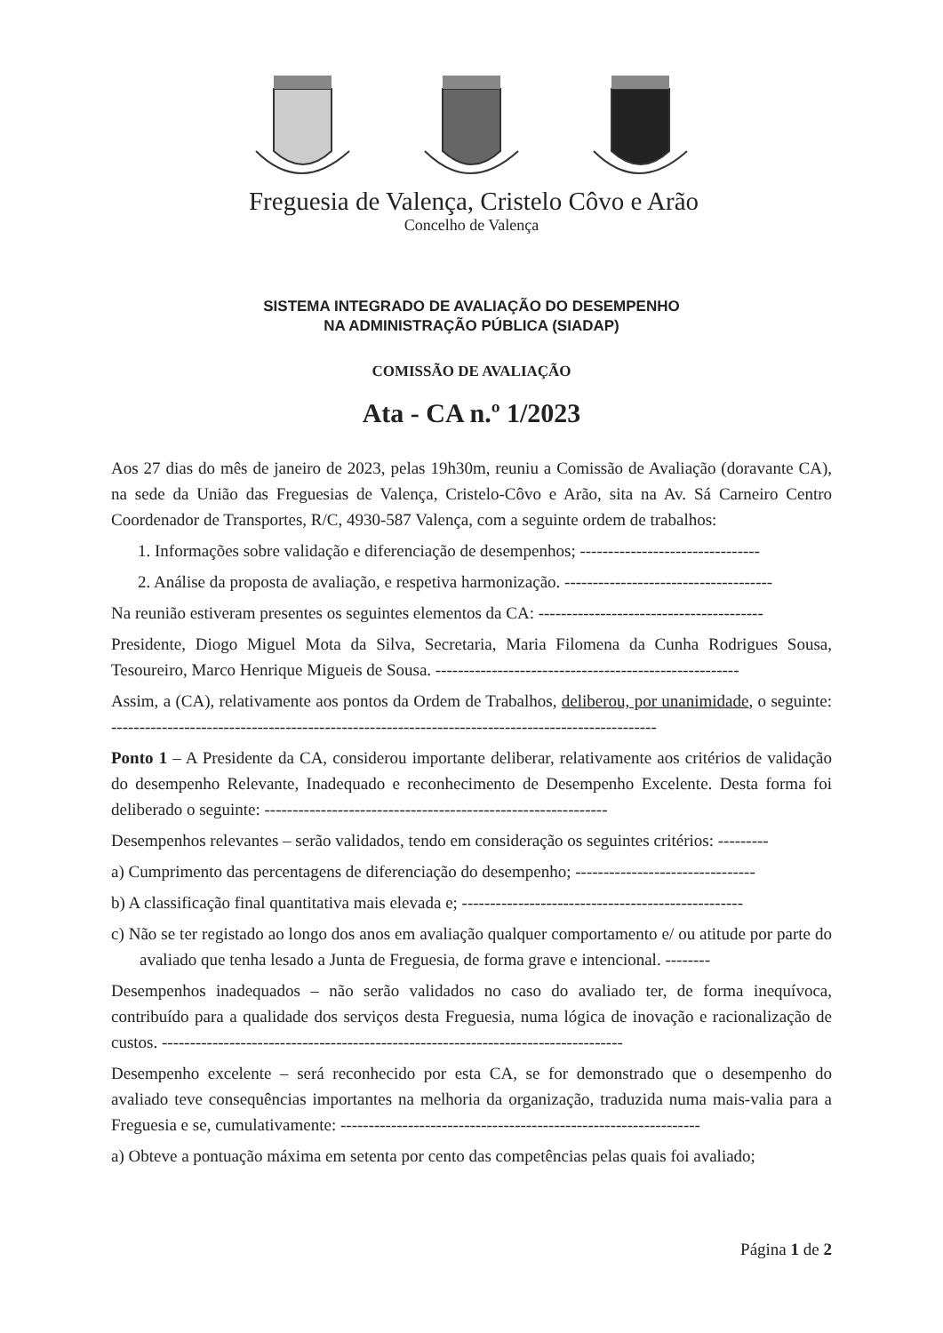Freguesia de Valença, Cristelo Côvo e Arão
Concelho de Valença
SISTEMA INTEGRADO DE AVALIAÇÃO DO DESEMPENHO
NA ADMINISTRAÇÃO PÚBLICA (SIADAP)
COMISSÃO DE AVALIAÇÃO
Ata - CA n.º 1/2023
Aos 27 dias do mês de janeiro de 2023, pelas 19h30m, reuniu a Comissão de Avaliação (doravante CA), na sede da União das Freguesias de Valença, Cristelo-Côvo e Arão, sita na Av. Sá Carneiro Centro Coordenador de Transportes, R/C, 4930-587 Valença, com a seguinte ordem de trabalhos:
1. Informações sobre validação e diferenciação de desempenhos; --------------------------------
2. Análise da proposta de avaliação, e respetiva harmonização. -------------------------------------
Na reunião estiveram presentes os seguintes elementos da CA: ----------------------------------------
Presidente, Diogo Miguel Mota da Silva, Secretaria, Maria Filomena da Cunha Rodrigues Sousa, Tesoureiro, Marco Henrique Migueis de Sousa. ------------------------------------------------------
Assim, a (CA), relativamente aos pontos da Ordem de Trabalhos, deliberou, por unanimidade, o seguinte: -------------------------------------------------------------------------------------------------
Ponto 1 – A Presidente da CA, considerou importante deliberar, relativamente aos critérios de validação do desempenho Relevante, Inadequado e reconhecimento de Desempenho Excelente. Desta forma foi deliberado o seguinte: -------------------------------------------------------------
Desempenhos relevantes – serão validados, tendo em consideração os seguintes critérios: ---------
a) Cumprimento das percentagens de diferenciação do desempenho; --------------------------------
b) A classificação final quantitativa mais elevada e; --------------------------------------------------
c) Não se ter registado ao longo dos anos em avaliação qualquer comportamento e/ ou atitude por parte do avaliado que tenha lesado a Junta de Freguesia, de forma grave e intencional. --------
Desempenhos inadequados – não serão validados no caso do avaliado ter, de forma inequívoca, contribuído para a qualidade dos serviços desta Freguesia, numa lógica de inovação e racionalização de custos. ----------------------------------------------------------------------------------
Desempenho excelente – será reconhecido por esta CA, se for demonstrado que o desempenho do avaliado teve consequências importantes na melhoria da organização, traduzida numa mais-valia para a Freguesia e se, cumulativamente: ----------------------------------------------------------------
a) Obteve a pontuação máxima em setenta por cento das competências pelas quais foi avaliado;
Página 1 de 2